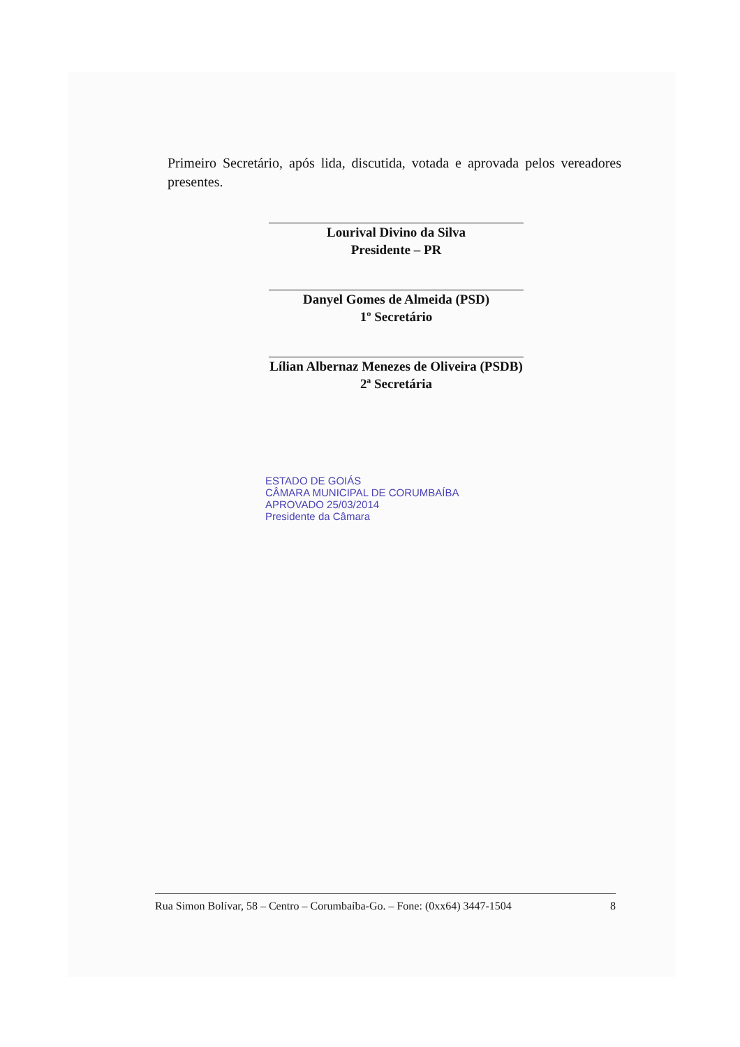Primeiro Secretário, após lida, discutida, votada e aprovada pelos vereadores presentes.
Lourival Divino da Silva
Presidente – PR
Danyel Gomes de Almeida (PSD)
1º Secretário
Lílian Albernaz Menezes de Oliveira (PSDB)
2ª Secretária
ESTADO DE GOIÁS
CÂMARA MUNICIPAL DE CORUMBAÍBA
APROVADO 25/03/2014
Presidente da Câmara
Rua Simon Bolívar, 58 – Centro – Corumbaíba-Go. – Fone: (0xx64) 3447-1504 8